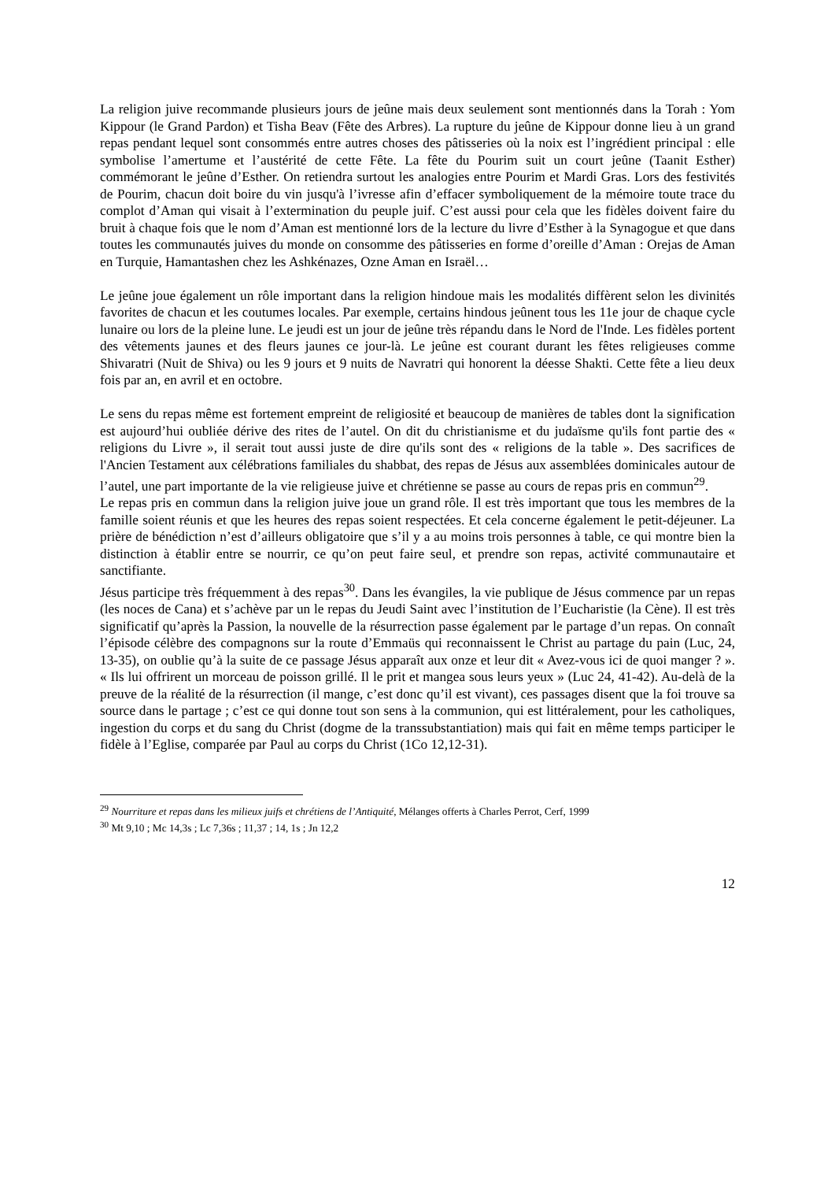La religion juive recommande plusieurs jours de jeûne mais deux seulement sont mentionnés dans la Torah : Yom Kippour (le Grand Pardon) et Tisha Beav (Fête des Arbres). La rupture du jeûne de Kippour donne lieu à un grand repas pendant lequel sont consommés entre autres choses des pâtisseries où la noix est l’ingrédient principal : elle symbolise l’amertume et l’austérité de cette Fête. La fête du Pourim suit un court jeûne (Taanit Esther) commémorant le jeûne d’Esther. On retiendra surtout les analogies entre Pourim et Mardi Gras. Lors des festivités de Pourim, chacun doit boire du vin jusqu'à l’ivresse afin d’effacer symboliquement de la mémoire toute trace du complot d’Aman qui visait à l’extermination du peuple juif. C’est aussi pour cela que les fidèles doivent faire du bruit à chaque fois que le nom d’Aman est mentionné lors de la lecture du livre d’Esther à la Synagogue et que dans toutes les communautés juives du monde on consomme des pâtisseries en forme d’oreille d’Aman : Orejas de Aman en Turquie, Hamantashen chez les Ashkénazes, Ozne Aman en Israël…
Le jeûne joue également un rôle important dans la religion hindoue mais les modalités diffèrent selon les divinités favorites de chacun et les coutumes locales. Par exemple, certains hindous jeûnent tous les 11e jour de chaque cycle lunaire ou lors de la pleine lune. Le jeudi est un jour de jeûne très répandu dans le Nord de l'Inde. Les fidèles portent des vêtements jaunes et des fleurs jaunes ce jour-là. Le jeûne est courant durant les fêtes religieuses comme Shivaratri (Nuit de Shiva) ou les 9 jours et 9 nuits de Navratri qui honorent la déesse Shakti. Cette fête a lieu deux fois par an, en avril et en octobre.
Le sens du repas même est fortement empreint de religiosité et beaucoup de manières de tables dont la signification est aujourd’hui oubliée dérive des rites de l’autel. On dit du christianisme et du judaïsme qu'ils font partie des « religions du Livre », il serait tout aussi juste de dire qu'ils sont des « religions de la table ». Des sacrifices de l'Ancien Testament aux célébrations familiales du shabbat, des repas de Jésus aux assemblées dominicales autour de l’autel, une part importante de la vie religieuse juive et chrétienne se passe au cours de repas pris en commun<sup>29</sup>.
Le repas pris en commun dans la religion juive joue un grand rôle. Il est très important que tous les membres de la famille soient réunis et que les heures des repas soient respectées. Et cela concerne également le petit-déjeuner. La prière de bénédiction n’est d’ailleurs obligatoire que s’il y a au moins trois personnes à table, ce qui montre bien la distinction à établir entre se nourrir, ce qu’on peut faire seul, et prendre son repas, activité communautaire et sanctifiante.
Jésus participe très fréquemment à des repas<sup>30</sup>. Dans les évangiles, la vie publique de Jésus commence par un repas (les noces de Cana) et s’achève par un le repas du Jeudi Saint avec l’institution de l’Eucharistie (la Cène). Il est très significatif qu’après la Passion, la nouvelle de la résurrection passe également par le partage d’un repas. On connaît l’épisode célèbre des compagnons sur la route d’Emmaüs qui reconnaissent le Christ au partage du pain (Luc, 24, 13-35), on oublie qu’à la suite de ce passage Jésus apparaît aux onze et leur dit « Avez-vous ici de quoi manger ? ». « Ils lui offrirent un morceau de poisson grillé. Il le prit et mangea sous leurs yeux » (Luc 24, 41-42). Au-delà de la preuve de la réalité de la résurrection (il mange, c’est donc qu’il est vivant), ces passages disent que la foi trouve sa source dans le partage ; c’est ce qui donne tout son sens à la communion, qui est littéralement, pour les catholiques, ingestion du corps et du sang du Christ (dogme de la transsubstantiation) mais qui fait en même temps participer le fidèle à l’Eglise, comparée par Paul au corps du Christ (1Co 12,12-31).
<sup>29</sup> Nourriture et repas dans les milieux juifs et chrétiens de l’Antiquité, Mélanges offerts à Charles Perrot, Cerf, 1999
<sup>30</sup> Mt 9,10 ; Mc 14,3s ; Lc 7,36s ; 11,37 ; 14, 1s ; Jn 12,2
12